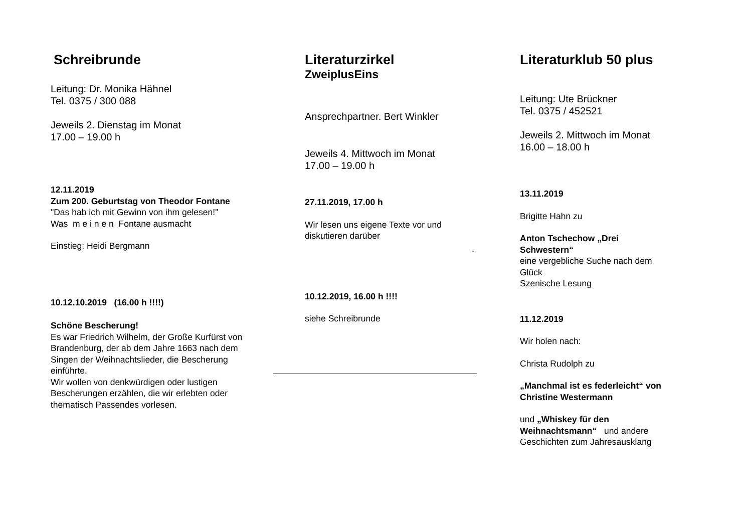Schreibrunde
Leitung: Dr. Monika Hähnel
Tel. 0375 / 300 088
Jeweils 2. Dienstag im Monat
17.00 – 19.00 h
12.11.2019
Zum 200. Geburtstag von Theodor Fontane
"Das hab ich mit Gewinn von ihm gelesen!"
Was m e i n e n Fontane ausmacht
Einstieg: Heidi Bergmann
10.12.10.2019 (16.00 h !!!!)
Schöne Bescherung!
Es war Friedrich Wilhelm, der Große Kurfürst von Brandenburg, der ab dem Jahre 1663 nach dem Singen der Weihnachtslieder, die Bescherung einführte.
Wir wollen von denkwürdigen oder lustigen Bescherungen erzählen, die wir erlebten oder thematisch Passendes vorlesen.
Literaturzirkel
ZweiplusEins
Ansprechpartner. Bert Winkler
Jeweils 4. Mittwoch im Monat
17.00 – 19.00 h
27.11.2019, 17.00 h
Wir lesen uns eigene Texte vor und diskutieren darüber
10.12.2019, 16.00 h !!!!
siehe Schreibrunde
-
Literaturklub 50 plus
Leitung: Ute Brückner
Tel. 0375 / 452521
Jeweils 2. Mittwoch im Monat
16.00 – 18.00 h
13.11.2019
Brigitte Hahn zu
Anton Tschechow „Drei Schwestern“
eine vergebliche Suche nach dem Glück
Szenische Lesung
11.12.2019
Wir holen nach:
Christa Rudolph zu
„Manchmal ist es federleicht“ von Christine Westermann
und „Whiskey für den Weihnachtsmann“ und andere Geschichten zum Jahresausklang